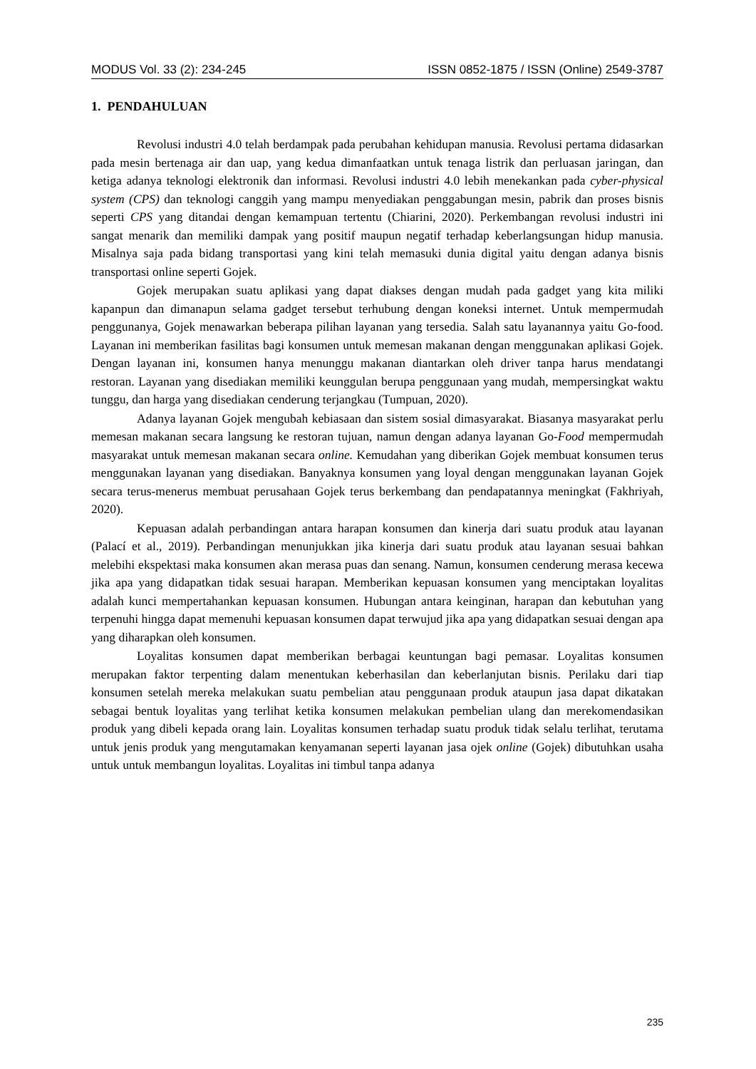MODUS Vol. 33 (2): 234-245 ISSN 0852-1875 / ISSN (Online) 2549-3787
1. PENDAHULUAN
Revolusi industri 4.0 telah berdampak pada perubahan kehidupan manusia. Revolusi pertama didasarkan pada mesin bertenaga air dan uap, yang kedua dimanfaatkan untuk tenaga listrik dan perluasan jaringan, dan ketiga adanya teknologi elektronik dan informasi. Revolusi industri 4.0 lebih menekankan pada cyber-physical system (CPS) dan teknologi canggih yang mampu menyediakan penggabungan mesin, pabrik dan proses bisnis seperti CPS yang ditandai dengan kemampuan tertentu (Chiarini, 2020). Perkembangan revolusi industri ini sangat menarik dan memiliki dampak yang positif maupun negatif terhadap keberlangsungan hidup manusia. Misalnya saja pada bidang transportasi yang kini telah memasuki dunia digital yaitu dengan adanya bisnis transportasi online seperti Gojek.
Gojek merupakan suatu aplikasi yang dapat diakses dengan mudah pada gadget yang kita miliki kapanpun dan dimanapun selama gadget tersebut terhubung dengan koneksi internet. Untuk mempermudah penggunanya, Gojek menawarkan beberapa pilihan layanan yang tersedia. Salah satu layanannya yaitu Go-food. Layanan ini memberikan fasilitas bagi konsumen untuk memesan makanan dengan menggunakan aplikasi Gojek. Dengan layanan ini, konsumen hanya menunggu makanan diantarkan oleh driver tanpa harus mendatangi restoran. Layanan yang disediakan memiliki keunggulan berupa penggunaan yang mudah, mempersingkat waktu tunggu, dan harga yang disediakan cenderung terjangkau (Tumpuan, 2020).
Adanya layanan Gojek mengubah kebiasaan dan sistem sosial dimasyarakat. Biasanya masyarakat perlu memesan makanan secara langsung ke restoran tujuan, namun dengan adanya layanan Go-Food mempermudah masyarakat untuk memesan makanan secara online. Kemudahan yang diberikan Gojek membuat konsumen terus menggunakan layanan yang disediakan. Banyaknya konsumen yang loyal dengan menggunakan layanan Gojek secara terus-menerus membuat perusahaan Gojek terus berkembang dan pendapatannya meningkat (Fakhriyah, 2020).
Kepuasan adalah perbandingan antara harapan konsumen dan kinerja dari suatu produk atau layanan (Palací et al., 2019). Perbandingan menunjukkan jika kinerja dari suatu produk atau layanan sesuai bahkan melebihi ekspektasi maka konsumen akan merasa puas dan senang. Namun, konsumen cenderung merasa kecewa jika apa yang didapatkan tidak sesuai harapan. Memberikan kepuasan konsumen yang menciptakan loyalitas adalah kunci mempertahankan kepuasan konsumen. Hubungan antara keinginan, harapan dan kebutuhan yang terpenuhi hingga dapat memenuhi kepuasan konsumen dapat terwujud jika apa yang didapatkan sesuai dengan apa yang diharapkan oleh konsumen.
Loyalitas konsumen dapat memberikan berbagai keuntungan bagi pemasar. Loyalitas konsumen merupakan faktor terpenting dalam menentukan keberhasilan dan keberlanjutan bisnis. Perilaku dari tiap konsumen setelah mereka melakukan suatu pembelian atau penggunaan produk ataupun jasa dapat dikatakan sebagai bentuk loyalitas yang terlihat ketika konsumen melakukan pembelian ulang dan merekomendasikan produk yang dibeli kepada orang lain. Loyalitas konsumen terhadap suatu produk tidak selalu terlihat, terutama untuk jenis produk yang mengutamakan kenyamanan seperti layanan jasa ojek online (Gojek) dibutuhkan usaha untuk untuk membangun loyalitas. Loyalitas ini timbul tanpa adanya
235